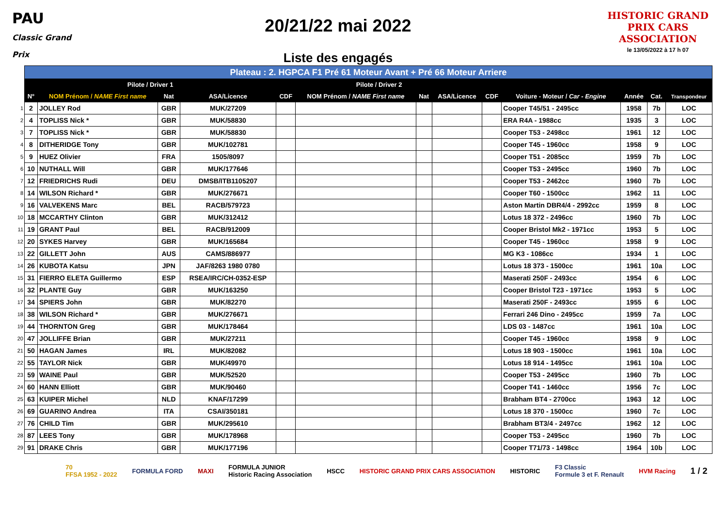PAU
Classic Grand Prix
20/21/22 mai 2022
Liste des engagés
HISTORIC GRAND PRIX CARS ASSOCIATION
le 13/05/2022 à 17 h 07
| | Plateau : 2. HGPCA F1 Pré 61 Moteur Avant + Pré 66 Moteur Arriere | | | | | | | | | | | | |
| | Pilote / Driver 1 | | | | Pilote / Driver 2 | | | | | | | | |
| | N° | NOM Prénom / NAME First name | Nat | ASA/Licence | CDF | NOM Prénom / NAME First name | Nat | ASA/Licence | CDF | Voiture - Moteur / Car - Engine | Année | Cat. | Transpondeur |
| 1 | 2 | JOLLEY Rod | GBR | MUK/27209 | | | | | | Cooper T45/51 - 2495cc | 1958 | 7b | LOC |
| 2 | 4 | TOPLISS Nick * | GBR | MUK/58830 | | | | | | ERA R4A - 1988cc | 1935 | 3 | LOC |
| 3 | 7 | TOPLISS Nick * | GBR | MUK/58830 | | | | | | Cooper T53 - 2498cc | 1961 | 12 | LOC |
| 4 | 8 | DITHERIDGE Tony | GBR | MUK/102781 | | | | | | Cooper T45 - 1960cc | 1958 | 9 | LOC |
| 5 | 9 | HUEZ Olivier | FRA | 1505/8097 | | | | | | Cooper T51 - 2085cc | 1959 | 7b | LOC |
| 6 | 10 | NUTHALL Will | GBR | MUK/177646 | | | | | | Cooper T53 - 2495cc | 1960 | 7b | LOC |
| 7 | 12 | FRIEDRICHS Rudi | DEU | DMSB/ITB1105207 | | | | | | Cooper T53 - 2462cc | 1960 | 7b | LOC |
| 8 | 14 | WILSON Richard * | GBR | MUK/276671 | | | | | | Cooper T60 - 1500cc | 1962 | 11 | LOC |
| 9 | 16 | VALVEKENS Marc | BEL | RACB/579723 | | | | | | Aston Martin DBR4/4 - 2992cc | 1959 | 8 | LOC |
| 10 | 18 | MCCARTHY Clinton | GBR | MUK/312412 | | | | | | Lotus 18 372 - 2496cc | 1960 | 7b | LOC |
| 11 | 19 | GRANT Paul | BEL | RACB/912009 | | | | | | Cooper Bristol Mk2 - 1971cc | 1953 | 5 | LOC |
| 12 | 20 | SYKES Harvey | GBR | MUK/165684 | | | | | | Cooper T45 - 1960cc | 1958 | 9 | LOC |
| 13 | 22 | GILLETT John | AUS | CAMS/886977 | | | | | | MG K3 - 1086cc | 1934 | 1 | LOC |
| 14 | 26 | KUBOTA Katsu | JPN | JAF/8263 1980 0780 | | | | | | Lotus 18 373 - 1500cc | 1961 | 10a | LOC |
| 15 | 31 | FIERRO ELETA Guillermo | ESP | RSEA/IRC/CH-0352-ESP | | | | | | Maserati 250F - 2493cc | 1954 | 6 | LOC |
| 16 | 32 | PLANTE Guy | GBR | MUK/163250 | | | | | | Cooper Bristol T23 - 1971cc | 1953 | 5 | LOC |
| 17 | 34 | SPIERS John | GBR | MUK/82270 | | | | | | Maserati 250F - 2493cc | 1955 | 6 | LOC |
| 18 | 38 | WILSON Richard * | GBR | MUK/276671 | | | | | | Ferrari 246 Dino - 2495cc | 1959 | 7a | LOC |
| 19 | 44 | THORNTON Greg | GBR | MUK/178464 | | | | | | LDS 03 - 1487cc | 1961 | 10a | LOC |
| 20 | 47 | JOLLIFFE Brian | GBR | MUK/27211 | | | | | | Cooper T45 - 1960cc | 1958 | 9 | LOC |
| 21 | 50 | HAGAN James | IRL | MUK/82082 | | | | | | Lotus 18 903 - 1500cc | 1961 | 10a | LOC |
| 22 | 55 | TAYLOR Nick | GBR | MUK/49970 | | | | | | Lotus 18 914 - 1495cc | 1961 | 10a | LOC |
| 23 | 59 | WAINE Paul | GBR | MUK/52520 | | | | | | Cooper T53 - 2495cc | 1960 | 7b | LOC |
| 24 | 60 | HANN Elliott | GBR | MUK/90460 | | | | | | Cooper T41 - 1460cc | 1956 | 7c | LOC |
| 25 | 63 | KUIPER Michel | NLD | KNAF/17299 | | | | | | Brabham BT4 - 2700cc | 1963 | 12 | LOC |
| 26 | 69 | GUARINO Andrea | ITA | CSAI/350181 | | | | | | Lotus 18 370 - 1500cc | 1960 | 7c | LOC |
| 27 | 76 | CHILD Tim | GBR | MUK/295610 | | | | | | Brabham BT3/4 - 2497cc | 1962 | 12 | LOC |
| 28 | 87 | LEES Tony | GBR | MUK/178968 | | | | | | Cooper T53 - 2495cc | 1960 | 7b | LOC |
| 29 | 91 | DRAKE Chris | GBR | MUK/177196 | | | | | | Cooper T71/73 - 1498cc | 1964 | 10b | LOC |
70
FFSA 1952 - 2022 FORMULA FORD MAXI FORMULA JUNIOR
Historic Racing Association HSCC HISTORIC GRAND PRIX CARS ASSOCIATION HISTORIC F3 Classic
Formule 3 et F. Renault HVM Racing 1 / 2